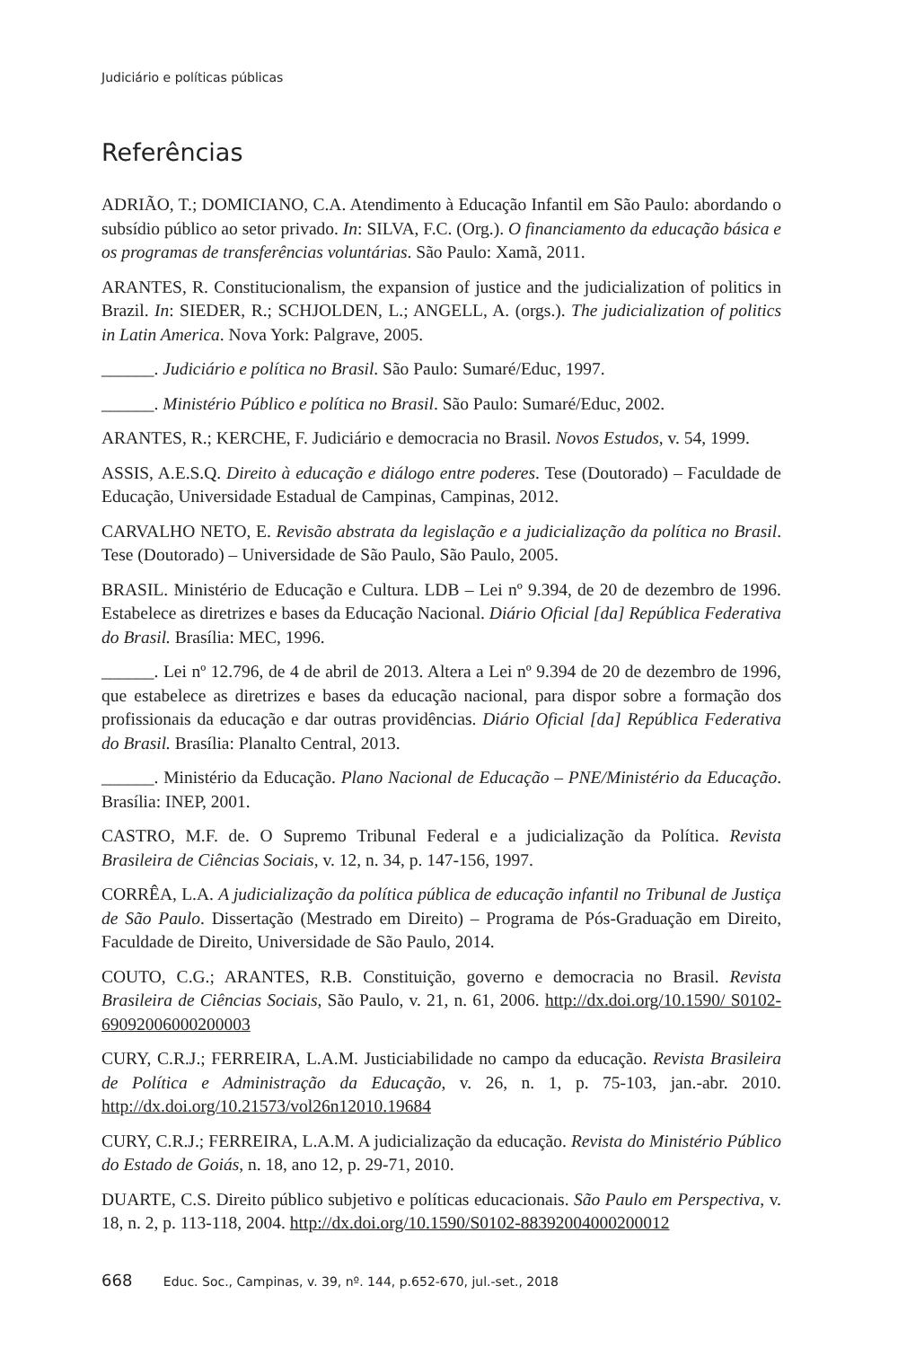Judiciário e políticas públicas
Referências
ADRIÃO, T.; DOMICIANO, C.A. Atendimento à Educação Infantil em São Paulo: abordando o subsídio público ao setor privado. In: SILVA, F.C. (Org.). O financiamento da educação básica e os programas de transferências voluntárias. São Paulo: Xamã, 2011.
ARANTES, R. Constitucionalism, the expansion of justice and the judicialization of politics in Brazil. In: SIEDER, R.; SCHJOLDEN, L.; ANGELL, A. (orgs.). The judicialization of politics in Latin America. Nova York: Palgrave, 2005.
______. Judiciário e política no Brasil. São Paulo: Sumaré/Educ, 1997.
______. Ministério Público e política no Brasil. São Paulo: Sumaré/Educ, 2002.
ARANTES, R.; KERCHE, F. Judiciário e democracia no Brasil. Novos Estudos, v. 54, 1999.
ASSIS, A.E.S.Q. Direito à educação e diálogo entre poderes. Tese (Doutorado) – Faculdade de Educação, Universidade Estadual de Campinas, Campinas, 2012.
CARVALHO NETO, E. Revisão abstrata da legislação e a judicialização da política no Brasil. Tese (Doutorado) – Universidade de São Paulo, São Paulo, 2005.
BRASIL. Ministério de Educação e Cultura. LDB – Lei nº 9.394, de 20 de dezembro de 1996. Estabelece as diretrizes e bases da Educação Nacional. Diário Oficial [da] República Federativa do Brasil. Brasília: MEC, 1996.
______. Lei nº 12.796, de 4 de abril de 2013. Altera a Lei nº 9.394 de 20 de dezembro de 1996, que estabelece as diretrizes e bases da educação nacional, para dispor sobre a formação dos profissionais da educação e dar outras providências. Diário Oficial [da] República Federativa do Brasil. Brasília: Planalto Central, 2013.
______. Ministério da Educação. Plano Nacional de Educação – PNE/Ministério da Educação. Brasília: INEP, 2001.
CASTRO, M.F. de. O Supremo Tribunal Federal e a judicialização da Política. Revista Brasileira de Ciências Sociais, v. 12, n. 34, p. 147-156, 1997.
CORRÊA, L.A. A judicialização da política pública de educação infantil no Tribunal de Justiça de São Paulo. Dissertação (Mestrado em Direito) – Programa de Pós-Graduação em Direito, Faculdade de Direito, Universidade de São Paulo, 2014.
COUTO, C.G.; ARANTES, R.B. Constituição, governo e democracia no Brasil. Revista Brasileira de Ciências Sociais, São Paulo, v. 21, n. 61, 2006. http://dx.doi.org/10.1590/ S0102-69092006000200003
CURY, C.R.J.; FERREIRA, L.A.M. Justiciabilidade no campo da educação. Revista Brasileira de Política e Administração da Educação, v. 26, n. 1, p. 75-103, jan.-abr. 2010. http://dx.doi.org/10.21573/vol26n12010.19684
CURY, C.R.J.; FERREIRA, L.A.M. A judicialização da educação. Revista do Ministério Público do Estado de Goiás, n. 18, ano 12, p. 29-71, 2010.
DUARTE, C.S. Direito público subjetivo e políticas educacionais. São Paulo em Perspectiva, v. 18, n. 2, p. 113-118, 2004. http://dx.doi.org/10.1590/S0102-88392004000200012
668 Educ. Soc., Campinas, v. 39, nº. 144, p.652-670, jul.-set., 2018